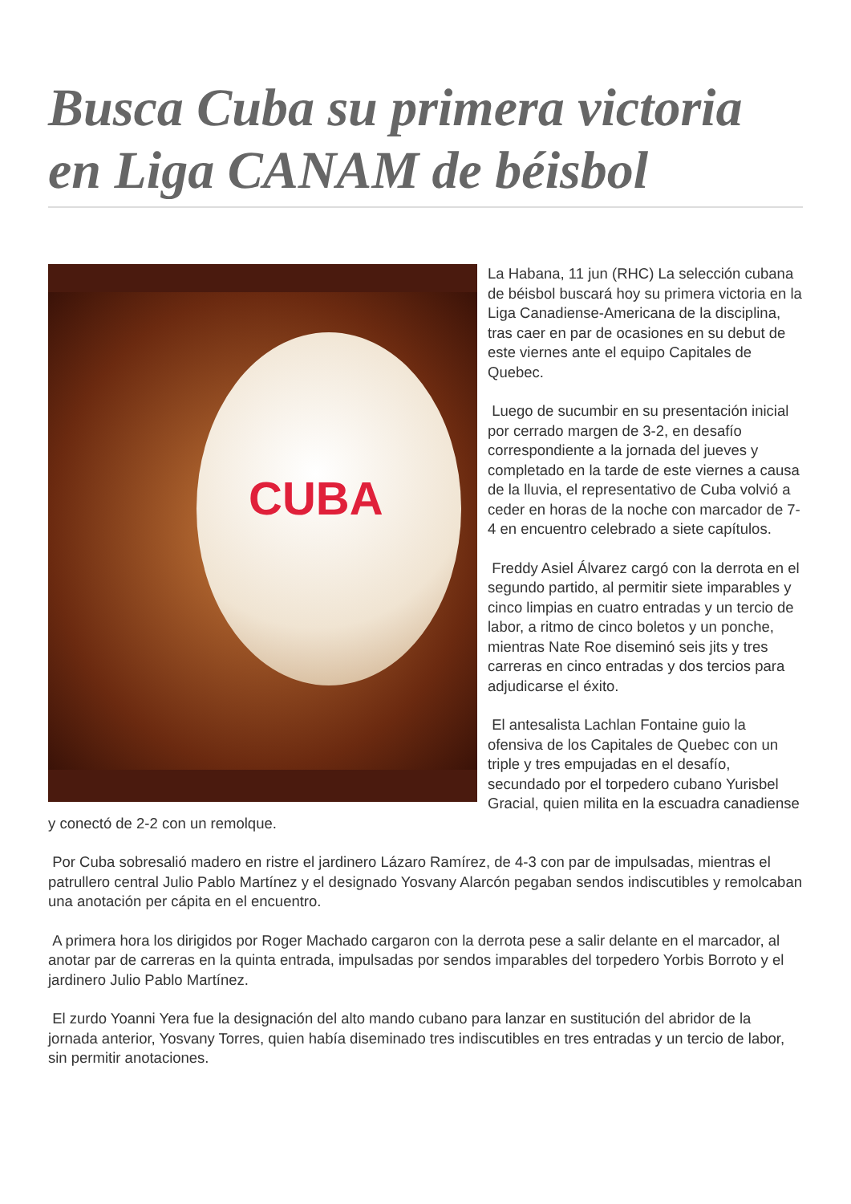Busca Cuba su primera victoria en Liga CANAM de béisbol
CUBA
La Habana, 11 jun (RHC) La selección cubana de béisbol buscará hoy su primera victoria en la Liga Canadiense-Americana de la disciplina, tras caer en par de ocasiones en su debut de este viernes ante el equipo Capitales de Quebec.
Luego de sucumbir en su presentación inicial por cerrado margen de 3-2, en desafío correspondiente a la jornada del jueves y completado en la tarde de este viernes a causa de la lluvia, el representativo de Cuba volvió a ceder en horas de la noche con marcador de 7-4 en encuentro celebrado a siete capítulos.
Freddy Asiel Álvarez cargó con la derrota en el segundo partido, al permitir siete imparables y cinco limpias en cuatro entradas y un tercio de labor, a ritmo de cinco boletos y un ponche, mientras Nate Roe diseminó seis jits y tres carreras en cinco entradas y dos tercios para adjudicarse el éxito.
El antesalista Lachlan Fontaine guio la ofensiva de los Capitales de Quebec con un triple y tres empujadas en el desafío, secundado por el torpedero cubano Yurisbel Gracial, quien milita en la escuadra canadiense y conectó de 2-2 con un remolque.
Por Cuba sobresalió madero en ristre el jardinero Lázaro Ramírez, de 4-3 con par de impulsadas, mientras el patrullero central Julio Pablo Martínez y el designado Yosvany Alarcón pegaban sendos indiscutibles y remolcaban una anotación per cápita en el encuentro.
A primera hora los dirigidos por Roger Machado cargaron con la derrota pese a salir delante en el marcador, al anotar par de carreras en la quinta entrada, impulsadas por sendos imparables del torpedero Yorbis Borroto y el jardinero Julio Pablo Martínez.
El zurdo Yoanni Yera fue la designación del alto mando cubano para lanzar en sustitución del abridor de la jornada anterior, Yosvany Torres, quien había diseminado tres indiscutibles en tres entradas y un tercio de labor, sin permitir anotaciones.